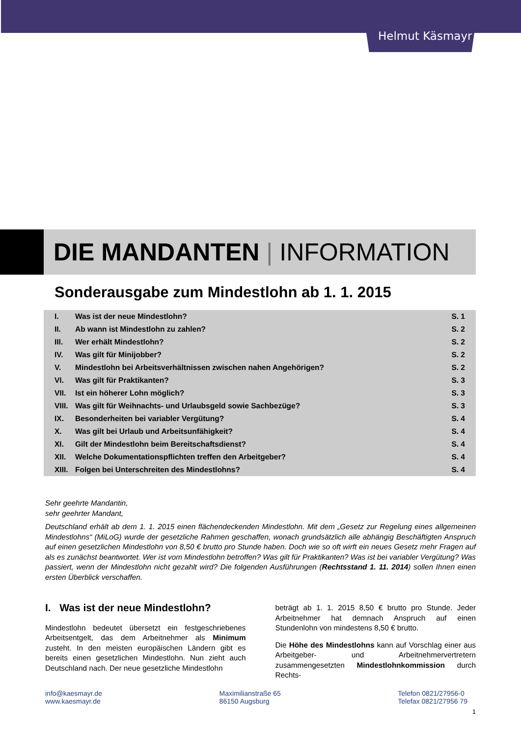Helmut Käsmayr
DIE MANDANTEN | INFORMATION
Sonderausgabe zum Mindestlohn ab 1. 1. 2015
| I. | Was ist der neue Mindestlohn? | S. 1 |
| II. | Ab wann ist Mindestlohn zu zahlen? | S. 2 |
| III. | Wer erhält Mindestlohn? | S. 2 |
| IV. | Was gilt für Minijobber? | S. 2 |
| V. | Mindestlohn bei Arbeitsverhältnissen zwischen nahen Angehörigen? | S. 2 |
| VI. | Was gilt für Praktikanten? | S. 3 |
| VII. | Ist ein höherer Lohn möglich? | S. 3 |
| VIII. | Was gilt für Weihnachts- und Urlaubsgeld sowie Sachbezüge? | S. 3 |
| IX. | Besonderheiten bei variabler Vergütung? | S. 4 |
| X. | Was gilt bei Urlaub und Arbeitsunfähigkeit? | S. 4 |
| XI. | Gilt der Mindestlohn beim Bereitschaftsdienst? | S. 4 |
| XII. | Welche Dokumentationspflichten treffen den Arbeitgeber? | S. 4 |
| XIII. | Folgen bei Unterschreiten des Mindestlohns? | S. 4 |
Sehr geehrte Mandantin,
sehr geehrter Mandant,
Deutschland erhält ab dem 1. 1. 2015 einen flächendeckenden Mindestlohn. Mit dem „Gesetz zur Regelung eines allgemeinen Mindestlohns“ (MiLoG) wurde der gesetzliche Rahmen geschaffen, wonach grundsätzlich alle abhängig Beschäftigten Anspruch auf einen gesetzlichen Mindestlohn von 8,50 € brutto pro Stunde haben. Doch wie so oft wirft ein neues Gesetz mehr Fragen auf als es zunächst beantwortet. Wer ist vom Mindestlohn betroffen? Was gilt für Praktikanten? Was ist bei variabler Vergütung? Was passiert, wenn der Mindestlohn nicht gezahlt wird? Die folgenden Ausführungen (Rechtsstand 1. 11. 2014) sollen Ihnen einen ersten Überblick verschaffen.
I. Was ist der neue Mindestlohn?
Mindestlohn bedeutet übersetzt ein festgeschriebenes Arbeitsentgelt, das dem Arbeitnehmer als Minimum zusteht. In den meisten europäischen Ländern gibt es bereits einen gesetzlichen Mindestlohn. Nun zieht auch Deutschland nach. Der neue gesetzliche Mindestlohn
beträgt ab 1. 1. 2015 8,50 € brutto pro Stunde. Jeder Arbeitnehmer hat demnach Anspruch auf einen Stundenlohn von mindestens 8,50 € brutto.
Die Höhe des Mindestlohns kann auf Vorschlag einer aus Arbeitgeber- und Arbeitnehmervertretern zusammengesetzten Mindestlohnkommission durch Rechts-
info@kaesmayr.de
www.kaesmayr.de
Maximilianstraße 65
86150 Augsburg
Telefon 0821/27956-0
Telefax 0821/27956 79
1